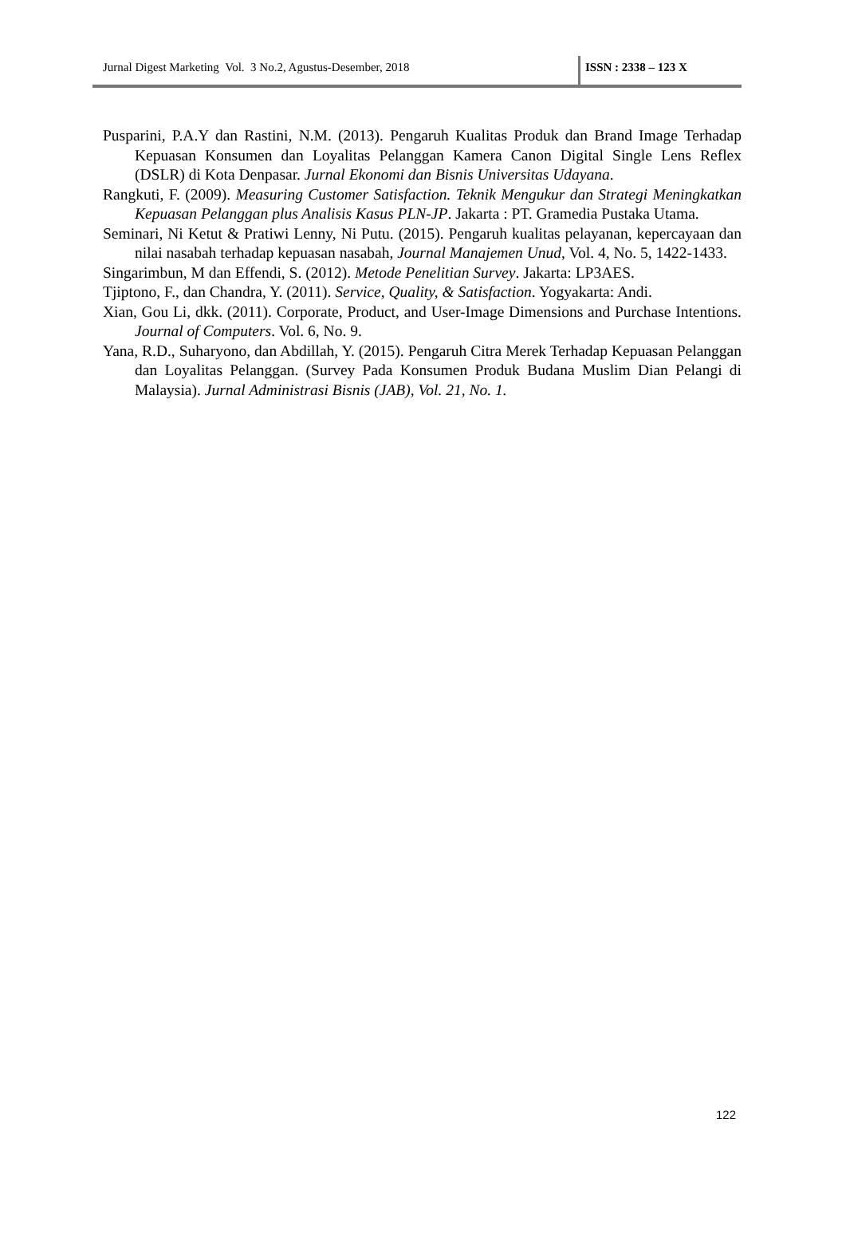Jurnal Digest Marketing Vol. 3 No.2, Agustus-Desember, 2018 ISSN : 2338 – 123 X
Pusparini, P.A.Y dan Rastini, N.M. (2013). Pengaruh Kualitas Produk dan Brand Image Terhadap Kepuasan Konsumen dan Loyalitas Pelanggan Kamera Canon Digital Single Lens Reflex (DSLR) di Kota Denpasar. Jurnal Ekonomi dan Bisnis Universitas Udayana.
Rangkuti, F. (2009). Measuring Customer Satisfaction. Teknik Mengukur dan Strategi Meningkatkan Kepuasan Pelanggan plus Analisis Kasus PLN-JP. Jakarta : PT. Gramedia Pustaka Utama.
Seminari, Ni Ketut & Pratiwi Lenny, Ni Putu. (2015). Pengaruh kualitas pelayanan, kepercayaan dan nilai nasabah terhadap kepuasan nasabah, Journal Manajemen Unud, Vol. 4, No. 5, 1422-1433.
Singarimbun, M dan Effendi, S. (2012). Metode Penelitian Survey. Jakarta: LP3AES.
Tjiptono, F., dan Chandra, Y. (2011). Service, Quality, & Satisfaction. Yogyakarta: Andi.
Xian, Gou Li, dkk. (2011). Corporate, Product, and User-Image Dimensions and Purchase Intentions. Journal of Computers. Vol. 6, No. 9.
Yana, R.D., Suharyono, dan Abdillah, Y. (2015). Pengaruh Citra Merek Terhadap Kepuasan Pelanggan dan Loyalitas Pelanggan. (Survey Pada Konsumen Produk Budana Muslim Dian Pelangi di Malaysia). Jurnal Administrasi Bisnis (JAB), Vol. 21, No. 1.
122